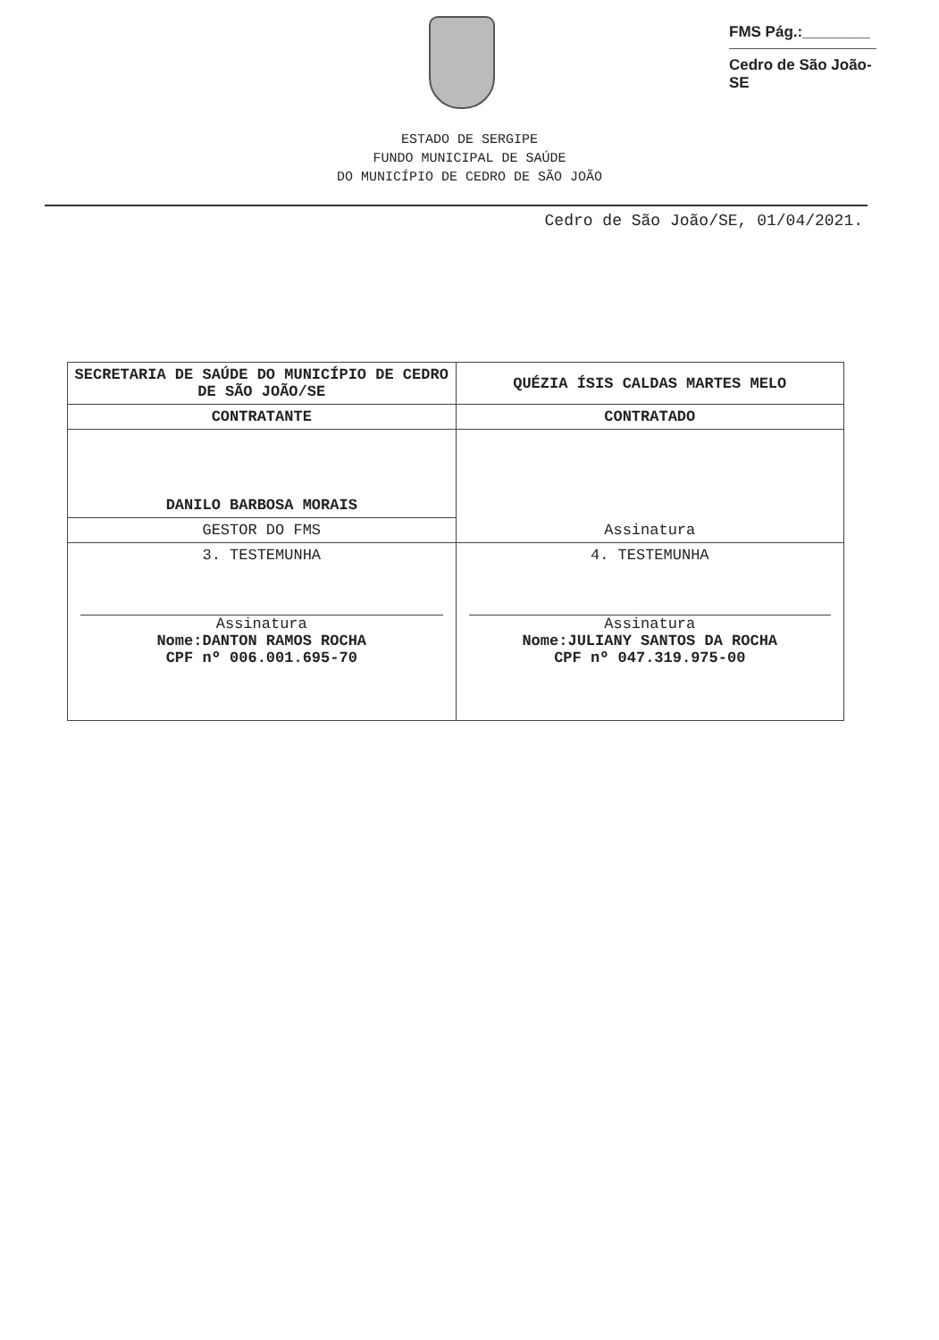FMS Pág.:________
Cedro de São João-SE
ESTADO DE SERGIPE
FUNDO MUNICIPAL DE SAÚDE
DO MUNICÍPIO DE CEDRO DE SÃO JOÃO
Cedro de São João/SE, 01/04/2021.
| SECRETARIA DE SAÚDE DO MUNICÍPIO DE CEDRO DE SÃO JOÃO/SE | QUÉZIA ÍSIS CALDAS MARTES MELO |
| CONTRATANTE | CONTRATADO |
| DANILO BARBOSA MORAIS | Assinatura |
| GESTOR DO FMS | |
| 3. TESTEMUNHA Assinatura Nome:DANTON RAMOS ROCHA CPF nº 006.001.695-70 | 4. TESTEMUNHA Assinatura Nome:JULIANY SANTOS DA ROCHA CPF nº 047.319.975-00 |